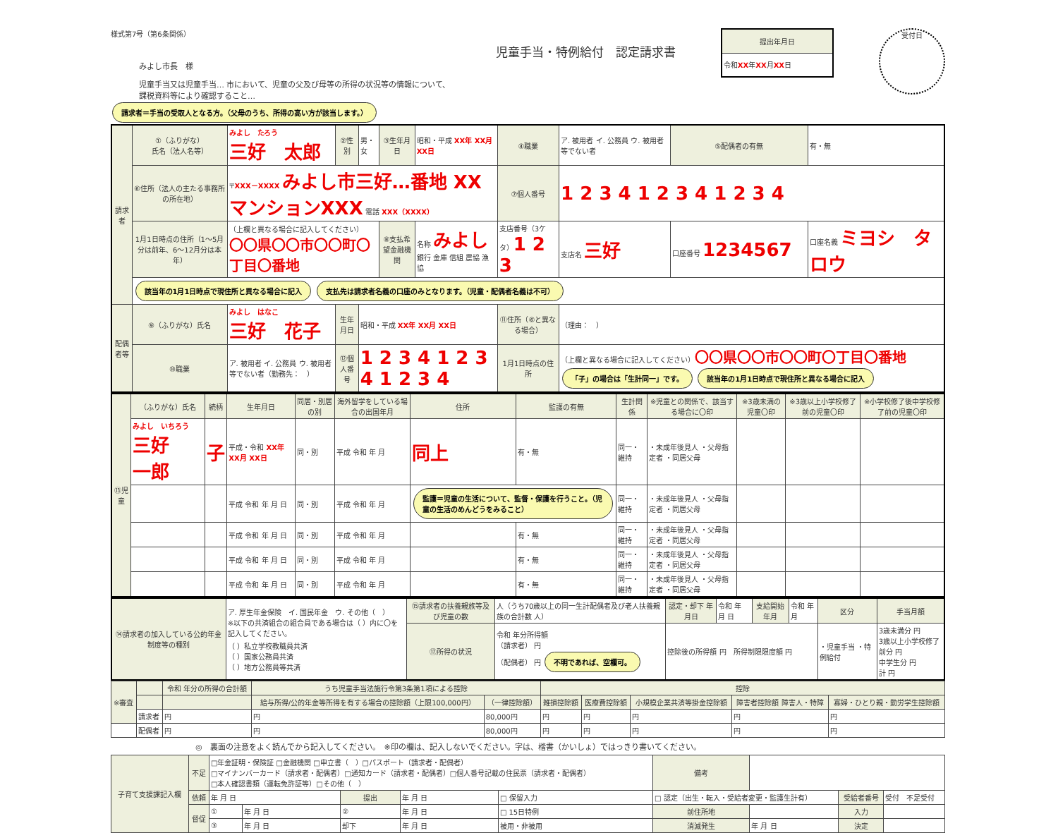様式第7号（第6条関係）
みよし市長　様
児童手当又は児童手当… 市において、児童の父及び母等の所得の状況等の情報について、
課税資料等により確認すること…
請求者＝手当の受取人となる方。（父母のうち、所得の高い方が該当します。）
児童手当・特例給付　認定請求書
| 提出年月日 |
| --- |
| 令和 XX 年 XX 月 XX 日 |
受付日
| 請求者 | ①（ふりがな） 氏名（法人名等） | みよし たろう 三好 太郎 | ②性別 | 男・女 | ③生年月日 | 昭和・平成 XX年 XX月 XX日 | ④職業 | ア. 被用者 イ. 公務員 ウ. 被用者等でない者 | ⑤配偶者の有無 | 有・無 |
| | ⑥住所（法人の主たる事務所の所在地） | 〒 XXX－XXXX みよし市三好…番地 XXマンションXXX 電話 XXX（XXXX） | | | | | ⑦個人番号 | 1 2 3 4 1 2 3 4 1 2 3 4 | | |
| | 1月1日時点の住所（1～5月分は前年、6～12月分は本年） | （上欄と異なる場合に記入してください） 〇〇県〇〇市〇〇町〇丁目〇番地 | | | ⑧支払希望金融機関 | 名称 みよし 銀行 金庫 信組 農協 漁協 | 支店番号（3ケタ） 1 2 3 | 支店名 三好 | 口座番号 1234567 | 口座名義 ミヨシ タロウ |
| | 該当年の1月1日時点で現住所と異なる場合に記入 支払先は請求者名義の口座のみとなります。（児童・配偶者名義は不可） | | | | | | | | | |
| 配偶者等 | ⑨（ふりがな）氏名 | みよし はなこ 三好 花子 | 生年月日 | 昭和・平成 XX年 XX月 XX日 | | | ⑪住所（⑥と異なる場合） | （理由： ） | | |
| | ⑩職業 | ア. 被用者 イ. 公務員 ウ. 被用者等でない者（勤務先： ） | ⑫個人番号 | 1 2 3 4 1 2 3 4 1 2 3 4 | | | 1月1日時点の住所 | （上欄と異なる場合に記入してください） 〇〇県〇〇市〇〇町〇丁目〇番地 「子」の場合は「生計同一」です。 該当年の1月1日時点で現住所と異なる場合に記入 | | |
| ⑬児童 | （ふりがな）氏名 | 続柄 | 生年月日 | 同居・別居の別 | 海外留学をしている場合の出国年月 | 住所 | 監護の有無 | 生計関係 | ※児童との関係で、該当する場合に〇印 | ※3歳未満の児童〇印 | ※3歳以上小学校修了前の児童〇印 | ※小学校修了後中学校修了前の児童〇印 |
| --- | --- | --- | --- | --- | --- | --- | --- | --- | --- | --- | --- | --- |
| | みよし いちろう 三好 一郎 | 子 | 平成・令和 XX年 XX月 XX日 | 同・別 | 平成 令和 年 月 | 同上 | 有・無 | 同一・維持 | ・未成年後見人 ・父母指定者 ・同居父母 | | | |
| | | | 平成 令和 年 月 日 | 同・別 | 平成 令和 年 月 | 監護＝児童の生活について、監督・保護を行うこと。（児童の生活のめんどうをみること） | | 同一・維持 | ・未成年後見人 ・父母指定者 ・同居父母 | | | |
| | | | 平成 令和 年 月 日 | 同・別 | 平成 令和 年 月 | | 有・無 | 同一・維持 | ・未成年後見人 ・父母指定者 ・同居父母 | | | |
| | | | 平成 令和 年 月 日 | 同・別 | 平成 令和 年 月 | | 有・無 | 同一・維持 | ・未成年後見人 ・父母指定者 ・同居父母 | | | |
| | | | 平成 令和 年 月 日 | 同・別 | 平成 令和 年 月 | | 有・無 | 同一・維持 | ・未成年後見人 ・父母指定者 ・同居父母 | | | |
| ⑭請求者の加入している公的年金制度等の種別 | ア. 厚生年金保険 イ. 国民年金 ウ. その他（ ） ※以下の共済組合の組合員である場合は（ ）内に〇を記入してください。 （ ）私立学校教職員共済 （ ）国家公務員共済 （ ）地方公務員等共済 | ⑮請求者の扶養親族等及び児童の数 | 人（うち70歳以上の同一生計配偶者及び老人扶養親族の合計数 人） | 認定・却下 年月日 | 令和 年 月 日 | 支給開始年月 | 令和 年 月 | 区分 | 手当月額 |
| | | ⑰所得の状況 | 令和 年分所得額 （請求者） 円 （配偶者） 円 不明であれば、空欄可。 | 控除後の所得額 円 所得制限限度額 円 | | | | ・児童手当 ・特例給付 | 3歳未満分 円 3歳以上小学校修了前分 円 中学生分 円 計 円 |
| ※審査 | | 令和 年分の所得の合計額 | うち児童手当法施行令第3条第1項による控除 | | 控除 | | | | |
| --- | --- | --- | --- | --- | --- | --- | --- | --- | --- |
| | | | 給与所得/公的年金等所得を有する場合の控除額（上限100,000円） | （一律控除額） | 雑損控除額 | 医療費控除額 | 小規模企業共済等掛金控除額 | 障害者控除額 障害人・特障 | 寡婦・ひとり親・勤労学生控除額 |
| | 請求者 | 円 | 円 | 80,000円 | 円 | 円 | 円 | 円 | 円 |
| | 配偶者 | 円 | 円 | 80,000円 | 円 | 円 | 円 | 円 | 円 |
◎　裏面の注意をよく読んでから記入してください。　※印の欄は、記入しないでください。字は、楷書（かいしょ）ではっきり書いてください。
| 子育て支援課記入欄 | 不足 | □年金証明・保険証 □金融機関 □申立書（ ）□パスポート（請求者・配偶者） □マイナンバーカード（請求者・配偶者）□通知カード（請求者・配偶者）□個人番号記載の住民票（請求者・配偶者） □本人確認書類（運転免許証等）□その他（ ） | | | | | 備考 | | | |
| | 依頼 | 年 月 日 | | 提出 | 年 月 日 | □ 保留入力 | □ 認定（出生・転入・受給者変更・監護生計有） | | 受給者番号 | 受付 不足受付 |
| | 督促 | ① | 年 月 日 | ② | 年 月 日 | □ 15日特例 | 前住所地 | | 入力 | |
| | | ③ | 年 月 日 | 却下 | 年 月 日 | 被用・非被用 | 消滅発生 | 年 月 日 | 決定 | |